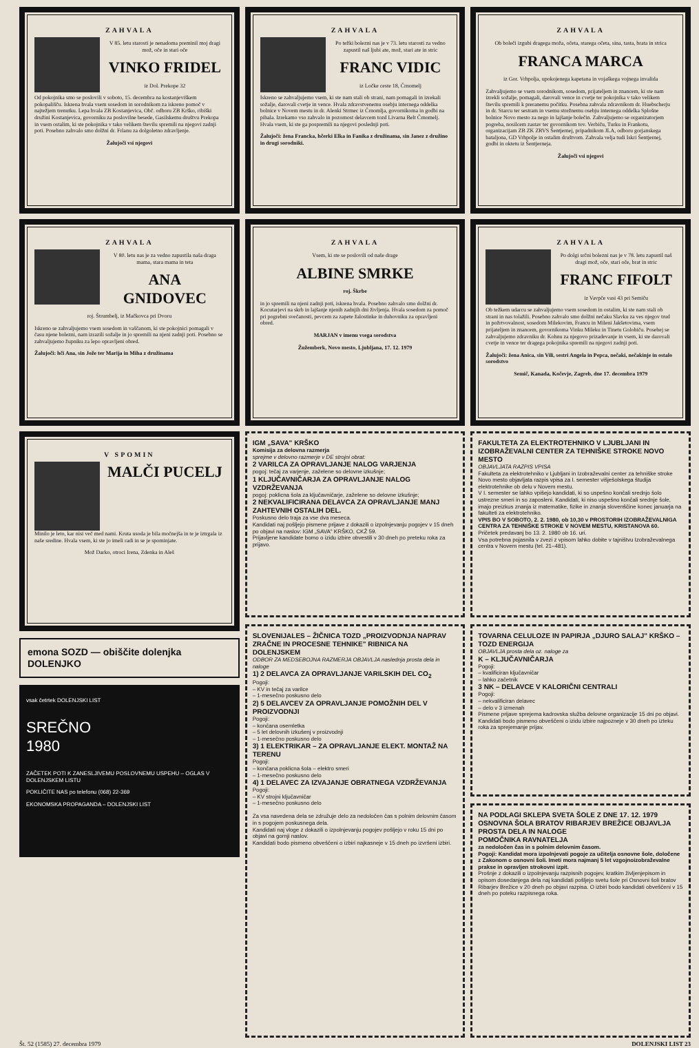ZAHVALA
V 85. letu starosti je nenadoma preminil moj dragi mož, oče in stari oče
VINKO FRIDEL
iz Dol. Prekope 32
Od pokojnika smo se poslovili v soboto, 15. decembra na kostanjeviškem pokopališču. Iskrena hvala vsem sosedom in sorodnikom za iskreno pomoč v najtežjem trenutku. Lepa hvala ZB Kostanjevica, Obč. odboru ZB Krško, ribiški družini Kostanjevica, govorniku za poslovilne besede, Gasilskemu društvu Prekopa in vsem ostalim, ki ste pokojnika v tako velikem številu spremili na njegovi zadnji poti. Posebno zahvalo smo dolžni dr. Frlanu za dolgoletno zdravljenje.
Žalujoči vsi njegovi
ZAHVALA
Po težki bolezni nas je v 73. letu starosti za vedno zapustil naš ljubi ate, mož, stari ate in stric
FRANC VIDIC
iz Ločke ceste 18, Črnomelj
Iskreno se zahvaljujemo vsem, ki ste nam stali ob strani, nam pomagali in izrekali sožalje, darovali cvetje in vence. Hvala zdravstvenemu osebju internega oddelka bolnice v Novem mestu in dr. Alenki Strmec iz Črnomlja, govornikoma in godbi na pihala. Izrekamo vso zahvalo in pozornost delavcem tozd Livarna Belt Črnomelj. Hvala vsem, ki ste ga pospremili na njegovi poslednji poti.
Žalujoči: žena Francka, hčerki Elka in Fanika z družinama, sin Janez z družino in drugi sorodniki.
ZAHVALA
Ob boleči izgubi dragega moža, očeta, starega očeta, sina, tasta, brata in strica
FRANCA MARCA
iz Gor. Vrhpolja, upokojenega kapetana in vojaškega vojnega invalida
Zahvaljujemo se vsem sorodnikom, sosedom, prijateljem in znancem, ki ste nam izrekli sožalje, pomagali, darovali vence in cvetje ter pokojnika v tako velikem številu spremili k preranemu počitku. Posebna zahvala zdravnikom dr. Huebscherju in dr. Starcu ter sestram in vsemu strežnemu osebju internega oddelka Splošne bolnice Novo mesto za nego in lajšanje bolečin. Zahvaljujemo se organizatorjem pogreba, nosilcem zastav ter govornikom tov. Verbiču, Turku in Frankotu, organizacijam ZB ZK ZRVS Šentjernej, pripadnikom JLA, odboru gorjanskega bataljona, GD Vrhpolje in ostalim društvom. Zahvala velja tudi Iskri Šentjernej, godbi in oktetu iz Šentjerneja.
Žalujoči vsi njegovi
ZAHVALA
V 80. letu nas je za vedno zapustila naša draga mama, stara mama in teta
ANA GNIDOVEC
roj. Štrumbelj, iz Mačkovca pri Dvoru
Iskreno se zahvaljujemo vsem sosedom in vaščanom, ki ste pokojnici pomagali v času njene bolezni, nam izrazili sožalje in jo spremili na njeni zadnji poti. Posebno se zahvaljujemo župniku za lepo opravljeni obred.
Žalujoči: hči Ana, sin Jože ter Marija in Miha z družinama
ZAHVALA
Vsem, ki ste se poslovili od naše drage
ALBINE SMRKE
roj. Škrbe
in jo spremili na njeni zadnji poti, iskrena hvala. Posebno zahvalo smo dolžni dr. Kocutarjevi na skrb in lajšanje njenih zadnjih dni življenja. Hvala sosedom za pomoč pri pogrebni svečanosti, pevcem za zapete žalostinke in duhovniku za opravljeni obred.
MARJAN v imenu vsega sorodstva
Žužemberk, Novo mesto, Ljubljana, 17. 12. 1979
ZAHVALA
Po dolgi srčni bolezni nas je v 78. letu zapustil naš dragi mož, oče, stari oče, brat in stric
FRANC FIFOLT
iz Vavpče vasi 43 pri Semiču
Ob težkem udarcu se zahvaljujemo vsem sosedom in ostalim, ki ste nam stali ob strani in nas tolažili. Posebno zahvalo smo dolžni nečaku Slavku za ves njegov trud in požrtvovalnost, sosedom Milekovim, Francu in Mileni Jakšetovima, vsem prijateljem in znancem, govornikoma Vinku Mileku in Tinetu Golobiču. Posebej se zahvaljujemo zdravniku dr. Kohnu za njegovo prizadevanje in vsem, ki ste darovali cvetje in vence ter dragega pokojnika spremili na njegovi zadnji poti.
Žalujoči: žena Anica, sin Vili, sestri Angela in Pepca, nečaki, nečakinje in ostalo sorodstvo
Semič, Kanada, Kočevje, Zagreb, dne 17. decembra 1979
V SPOMIN
MALČI PUCELJ
Minilo je leto, kar nisi več med nami. Kruta usoda je bila močnejša in te je iztrgala iz naše sredine. Hvala vsem, ki ste jo imeli radi in se je spominjate.
Mož Darko, otroci Irena, Zdenka in Aleš
emona SOZD — obiščite dolenjka DOLENJKO
vsak četrtek DOLENJSKI LIST
SREČNO
1980
ZAČETEK POTI K ZANESLJIVEMU POSLOVNEMU USPEHU – OGLAS V DOLENJSKEM LISTU
POKLIČITE NAS po telefonu (068) 22-369
EKONOMSKA PROPAGANDA – DOLENJSKI LIST
IGM „SAVA" KRŠKO
Komisija za delovna razmerja
sprejme v delovno razmerje v DE strojni obrat:
2 VARILCA ZA OPRAVLJANJE NALOG VARJENJA
pogoj: tečaj za varjenje, zaželene so delovne izkušnje;
1 KLJUČAVNIČARJA ZA OPRAVLJANJE NALOG VZDRŽEVANJA
pogoj: poklicna šola za ključavničarje, zaželene so delovne izkušnje;
2 NEKVALIFICIRANA DELAVCA ZA OPRAVLJANJE MANJ ZAHTEVNIH OSTALIH DEL.
Poskusno delo traja za vse dva meseca.
Kandidati naj pošljejo pismene prijave z dokazili o izpolnjevanju pogojev v 15 dneh po objavi na naslov: IGM „SAVA" KRŠKO, CKŽ 59.
Prijavljene kandidate bomo o izidu izbire obvestili v 30 dneh po preteku roka za prijavo.
SLOVENIJALES – ŽIČNICA TOZD „PROIZVODNJA NAPRAV ZRAČNE IN PROCESNE TEHNIKE" RIBNICA NA DOLENJSKEM
ODBOR ZA MEDSEBOJNA RAZMERJA OBJAVLJA naslednja prosta dela in naloge
1) 2 DELAVCA ZA OPRAVLJANJE VARILSKIH DEL CO<sub>2</sub>
Pogoji:
– KV in tečaj za varilce
– 1-mesečno poskusno delo
2) 5 DELAVCEV ZA OPRAVLJANJE POMOŽNIH DEL V PROIZVODNJI
Pogoji:
– končana osemletka
– 5 let delovnih izkušenj v proizvodnji
– 1-mesečno poskusno delo
3) 1 ELEKTRIKAR – ZA OPRAVLJANJE ELEKT. MONTAŽ NA TERENU
Pogoji:
– končana poklicna šola – elektro smeri
– 1-mesečno poskusno delo
4) 1 DELAVEC ZA IZVAJANJE OBRATNEGA VZDRŽEVANJA
Pogoji:
– KV strojni ključavničar
– 1-mesečno poskusno delo
Za vsa navedena dela se združuje delo za nedoločen čas s polnim delovnim časom in s pogojem poskusnega dela.
Kandidati naj vloge z dokazili o izpolnjevanju pogojev pošljejo v roku 15 dni po objavi na gornji naslov.
Kandidati bodo pismeno obveščeni o izbiri najkasneje v 15 dneh po izvršeni izbiri.
FAKULTETA ZA ELEKTROTEHNIKO V LJUBLJANI IN IZOBRAŽEVALNI CENTER ZA TEHNIŠKE STROKE NOVO MESTO
OBJAVLJATA RAZPIS VPISA
Fakulteta za elektrotehniko v Ljubljani in Izobraževalni center za tehniške stroke Novo mesto objavljata razpis vpisa za I. semester višješolskega študija elektrotehnike ob delu v Novem mestu.
V I. semester se lahko vpišejo kandidati, ki so uspešno končali srednjo šolo ustrezne smeri in so zaposleni. Kandidati, ki niso uspešno končali srednje šole, imajo preizkus znanja iz matematike, fizike in znanja slovenščine konec januarja na fakulteti za elektrotehniko.
VPIS BO V SOBOTO, 2. 2. 1980, ob 10,30 v PROSTORIH IZOBRAŽEVALNIGA CENTRA ZA TEHNIŠKE STROKE V NOVEM MESTU, KRISTANOVA 60.
Pričetek predavanj bo 13. 2. 1980 ob 16. uri.
Vsa potrebna pojasnila v zvezi z vpisom lahko dobite v tajništvu Izobraževalnega centra v Novem mestu (tel. 21–481).
TOVARNA CELULOZE IN PAPIRJA „DJURO SALAJ" KRŠKO – TOZD ENERGIJA
OBJAVLJA prosta dela oz. naloge za
K – KLJUČAVNIČARJA
Pogoji:
– kvalificiran ključavničar
– lahko začetnik
3 NK – DELAVCE V KALORIČNI CENTRALI
Pogoji:
– nekvalificiran delavec
– delo v 3 izmenah
Pismene prijave sprejema kadrovska služba delovne organizacije 15 dni po objavi.
Kandidati bodo pismeno obveščeni o izidu izbire najpozneje v 30 dneh po izteku roka za sprejemanje prijav.
NA PODLAGI SKLEPA SVETA ŠOLE Z DNE 17. 12. 1979 OSNOVNA ŠOLA BRATOV RIBARJEV BREŽICE OBJAVLJA PROSTA DELA IN NALOGE
POMOČNIKA RAVNATELJA
za nedoločen čas in s polnim delovnim časom.
Pogoji: Kandidat mora izpolnjevati pogoje za učitelja osnovne šole, določene z Zakonom o osnovni šoli. Imeti mora najmanj 5 let vzgojnoizobraževalne prakse in opravljen strokovni izpit.
Prošnje z dokazili o izpolnjevanju razpisnih pogojev, kratkim življenjepisom in opisom dosedanjega dela naj kandidati pošljejo svetu šole pri Osnovni šoli bratov Ribarjev Brežice v 20 dneh po objavi razpisa. O izbiri bodo kandidati obveščeni v 15 dneh po poteku razpisnega roka.
Št. 52 (1585) 27. decembra 1979 DOLENJSKI LIST 23